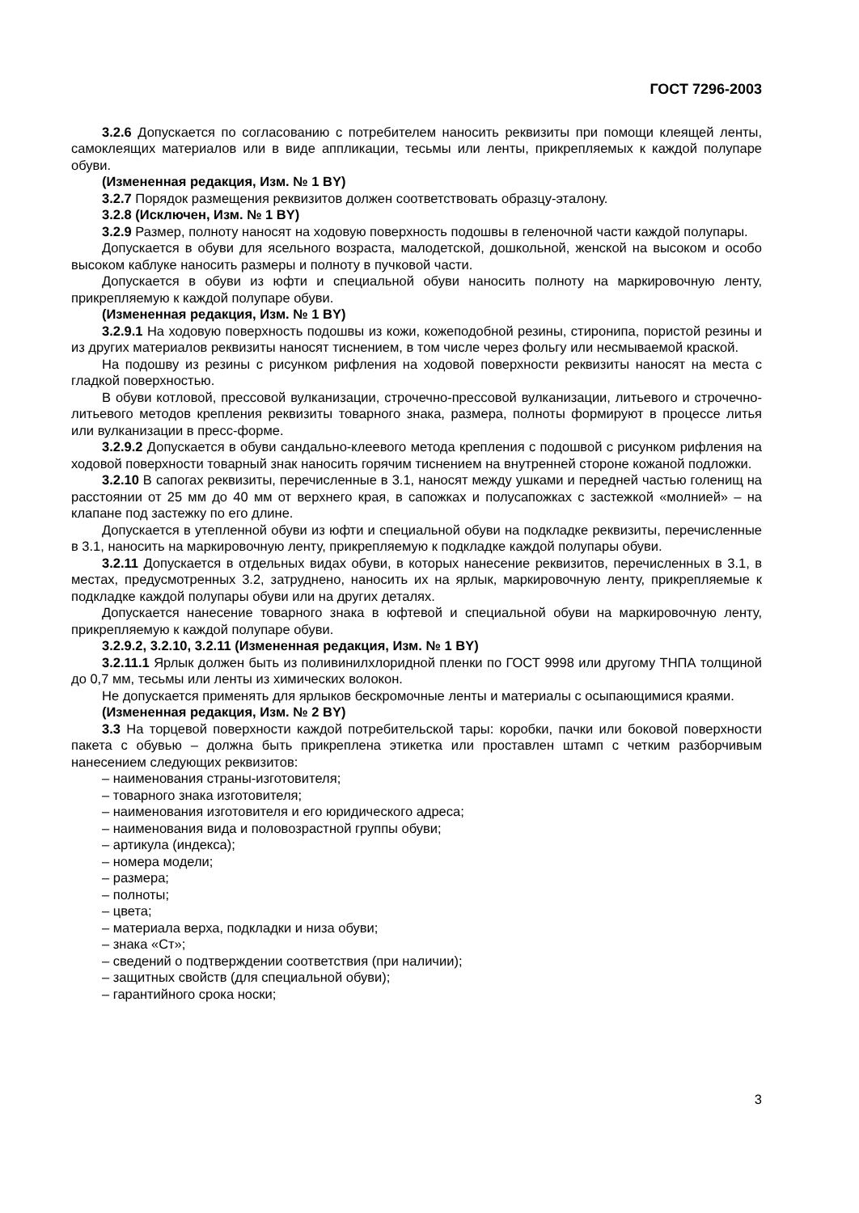ГОСТ 7296-2003
3.2.6 Допускается по согласованию с потребителем наносить реквизиты при помощи клеящей ленты, самоклеящих материалов или в виде аппликации, тесьмы или ленты, прикрепляемых к каждой полупаре обуви.
(Измененная редакция, Изм. № 1 BY)
3.2.7 Порядок размещения реквизитов должен соответствовать образцу-эталону.
3.2.8 (Исключен, Изм. № 1 BY)
3.2.9 Размер, полноту наносят на ходовую поверхность подошвы в геленочной части каждой полупары.
Допускается в обуви для ясельного возраста, малодетской, дошкольной, женской на высоком и особо высоком каблуке наносить размеры и полноту в пучковой части.
Допускается в обуви из юфти и специальной обуви наносить полноту на маркировочную ленту, прикрепляемую к каждой полупаре обуви.
(Измененная редакция, Изм. № 1 BY)
3.2.9.1 На ходовую поверхность подошвы из кожи, кожеподобной резины, стиронипа, пористой резины и из других материалов реквизиты наносят тиснением, в том числе через фольгу или несмываемой краской.
На подошву из резины с рисунком рифления на ходовой поверхности реквизиты наносят на места с гладкой поверхностью.
В обуви котловой, прессовой вулканизации, строчечно-прессовой вулканизации, литьевого и строчечно-литьевого методов крепления реквизиты товарного знака, размера, полноты формируют в процессе литья или вулканизации в пресс-форме.
3.2.9.2 Допускается в обуви сандально-клеевого метода крепления с подошвой с рисунком рифления на ходовой поверхности товарный знак наносить горячим тиснением на внутренней стороне кожаной подложки.
3.2.10 В сапогах реквизиты, перечисленные в 3.1, наносят между ушками и передней частью голенищ на расстоянии от 25 мм до 40 мм от верхнего края, в сапожках и полусапожках с застежкой «молнией» – на клапане под застежку по его длине.
Допускается в утепленной обуви из юфти и специальной обуви на подкладке реквизиты, перечисленные в 3.1, наносить на маркировочную ленту, прикрепляемую к подкладке каждой полупары обуви.
3.2.11 Допускается в отдельных видах обуви, в которых нанесение реквизитов, перечисленных в 3.1, в местах, предусмотренных 3.2, затруднено, наносить их на ярлык, маркировочную ленту, прикрепляемые к подкладке каждой полупары обуви или на других деталях.
Допускается нанесение товарного знака в юфтевой и специальной обуви на маркировочную ленту, прикрепляемую к каждой полупаре обуви.
3.2.9.2, 3.2.10, 3.2.11 (Измененная редакция, Изм. № 1 BY)
3.2.11.1 Ярлык должен быть из поливинилхлоридной пленки по ГОСТ 9998 или другому ТНПА толщиной до 0,7 мм, тесьмы или ленты из химических волокон.
Не допускается применять для ярлыков бескромочные ленты и материалы с осыпающимися краями.
(Измененная редакция, Изм. № 2 BY)
3.3 На торцевой поверхности каждой потребительской тары: коробки, пачки или боковой поверхности пакета с обувью – должна быть прикреплена этикетка или проставлен штамп с четким разборчивым нанесением следующих реквизитов:
– наименования страны-изготовителя;
– товарного знака изготовителя;
– наименования изготовителя и его юридического адреса;
– наименования вида и половозрастной группы обуви;
– артикула (индекса);
– номера модели;
– размера;
– полноты;
– цвета;
– материала верха, подкладки и низа обуви;
– знака «Ст»;
– сведений о подтверждении соответствия (при наличии);
– защитных свойств (для специальной обуви);
– гарантийного срока носки;
3